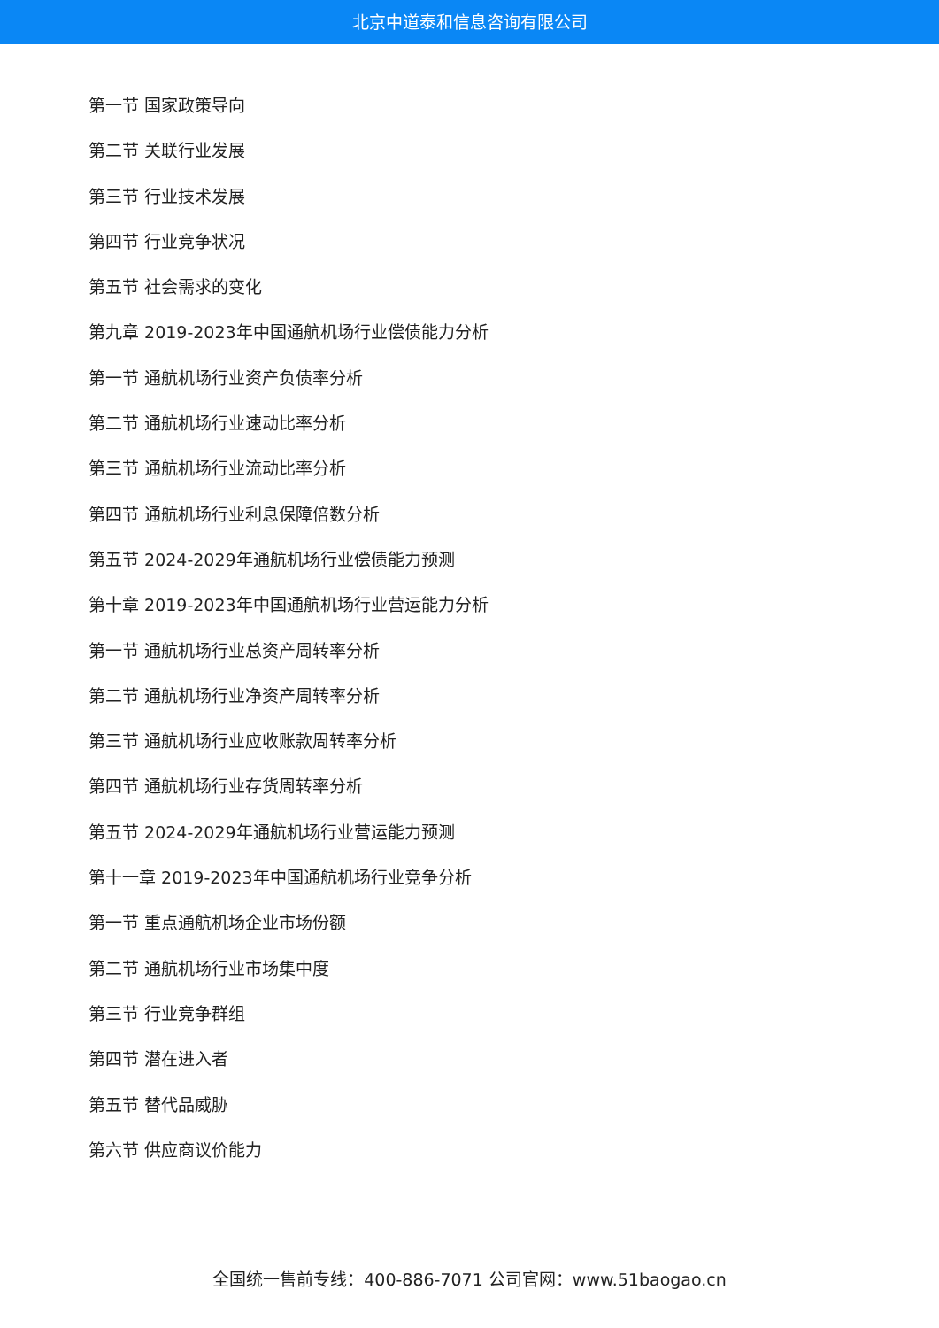北京中道泰和信息咨询有限公司
第一节 国家政策导向
第二节 关联行业发展
第三节 行业技术发展
第四节 行业竞争状况
第五节 社会需求的变化
第九章 2019-2023年中国通航机场行业偿债能力分析
第一节 通航机场行业资产负债率分析
第二节 通航机场行业速动比率分析
第三节 通航机场行业流动比率分析
第四节 通航机场行业利息保障倍数分析
第五节 2024-2029年通航机场行业偿债能力预测
第十章 2019-2023年中国通航机场行业营运能力分析
第一节 通航机场行业总资产周转率分析
第二节 通航机场行业净资产周转率分析
第三节 通航机场行业应收账款周转率分析
第四节 通航机场行业存货周转率分析
第五节 2024-2029年通航机场行业营运能力预测
第十一章 2019-2023年中国通航机场行业竞争分析
第一节 重点通航机场企业市场份额
第二节 通航机场行业市场集中度
第三节 行业竞争群组
第四节 潜在进入者
第五节 替代品威胁
第六节 供应商议价能力
全国统一售前专线：400-886-7071 公司官网：www.51baogao.cn